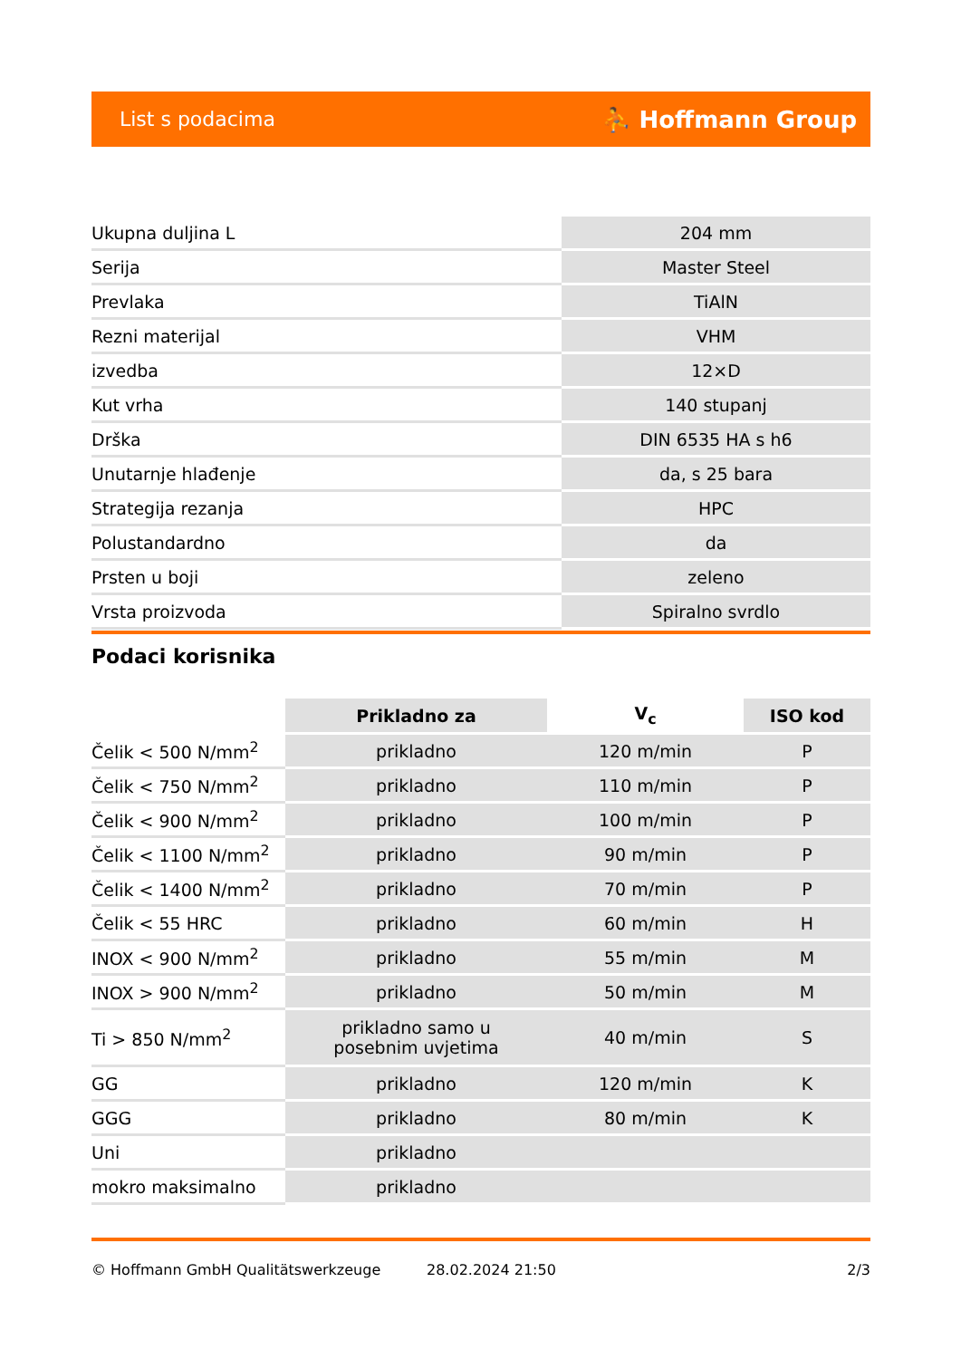List s podacima ⛹ Hoffmann Group
| Ukupna duljina L | 204 mm |
| Serija | Master Steel |
| Prevlaka | TiAlN |
| Rezni materijal | VHM |
| izvedba | 12×D |
| Kut vrha | 140 stupanj |
| Drška | DIN 6535 HA s h6 |
| Unutarnje hlađenje | da, s 25 bara |
| Strategija rezanja | HPC |
| Polustandardno | da |
| Prsten u boji | zeleno |
| Vrsta proizvoda | Spiralno svrdlo |
Podaci korisnika
| | Prikladno za | V<sub>c</sub> | ISO kod |
| Čelik < 500 N/mm<sup>2</sup> | prikladno | 120 m/min | P |
| Čelik < 750 N/mm<sup>2</sup> | prikladno | 110 m/min | P |
| Čelik < 900 N/mm<sup>2</sup> | prikladno | 100 m/min | P |
| Čelik < 1100 N/mm<sup>2</sup> | prikladno | 90 m/min | P |
| Čelik < 1400 N/mm<sup>2</sup> | prikladno | 70 m/min | P |
| Čelik < 55 HRC | prikladno | 60 m/min | H |
| INOX < 900 N/mm<sup>2</sup> | prikladno | 55 m/min | M |
| INOX > 900 N/mm<sup>2</sup> | prikladno | 50 m/min | M |
| Ti > 850 N/mm<sup>2</sup> | prikladno samo u posebnim uvjetima | 40 m/min | S |
| GG | prikladno | 120 m/min | K |
| GGG | prikladno | 80 m/min | K |
| Uni | prikladno | | |
| mokro maksimalno | prikladno | | |
© Hoffmann GmbH Qualitätswerkzeuge 28.02.2024 21:50 2/3